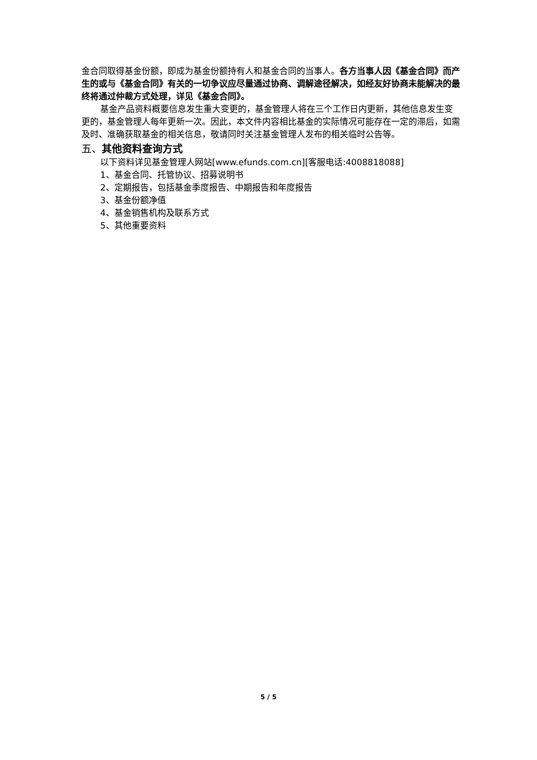金合同取得基金份额，即成为基金份额持有人和基金合同的当事人。各方当事人因《基金合同》而产生的或与《基金合同》有关的一切争议应尽量通过协商、调解途径解决，如经友好协商未能解决的最终将通过仲裁方式处理，详见《基金合同》。
基金产品资料概要信息发生重大变更的，基金管理人将在三个工作日内更新，其他信息发生变更的，基金管理人每年更新一次。因此，本文件内容相比基金的实际情况可能存在一定的滞后，如需及时、准确获取基金的相关信息，敬请同时关注基金管理人发布的相关临时公告等。
五、其他资料查询方式
以下资料详见基金管理人网站[www.efunds.com.cn][客服电话:4008818088]
1、基金合同、托管协议、招募说明书
2、定期报告，包括基金季度报告、中期报告和年度报告
3、基金份额净值
4、基金销售机构及联系方式
5、其他重要资料
5 / 5